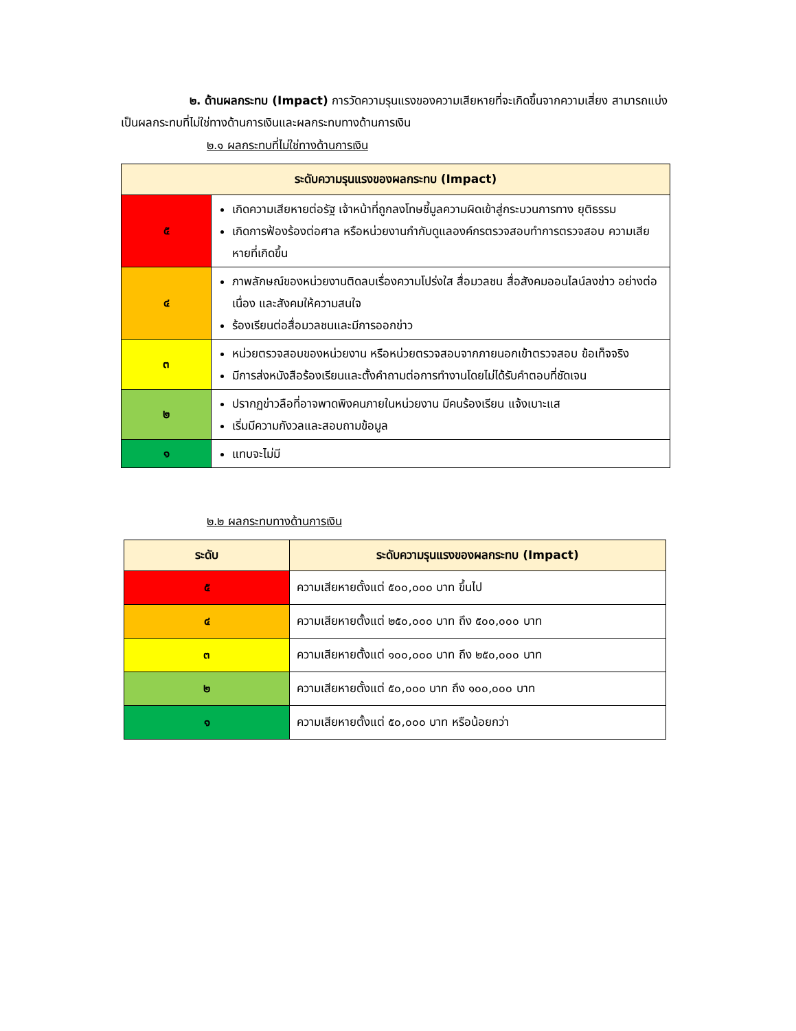๒. ด้านผลกระทบ (Impact) การวัดความรุนแรงของความเสียหายที่จะเกิดขึ้นจากความเสี่ยง สามารถแบ่งเป็นผลกระทบที่ไม่ใช่ทางด้านการเงินและผลกระทบทางด้านการเงิน
๒.๑ ผลกระทบที่ไม่ใช่ทางด้านการเงิน
| ระดับความรุนแรงของผลกระทบ (Impact) | |
| --- | --- |
| ๕ | เกิดความเสียหายต่อรัฐ เจ้าหน้าที่ถูกลงโทษชี้มูลความผิดเข้าสู่กระบวนการทาง ยุติธรรม เกิดการฟ้องร้องต่อศาล หรือหน่วยงานกำกับดูแลองค์กรตรวจสอบทำการตรวจสอบ ความเสียหายที่เกิดขึ้น |
| ๔ | ภาพลักษณ์ของหน่วยงานติดลบเรื่องความโปร่งใส สื่อมวลชน สื่อสังคมออนไลน์ลงข่าว อย่างต่อเนื่อง และสังคมให้ความสนใจ ร้องเรียนต่อสื่อมวลชนและมีการออกข่าว |
| ๓ | หน่วยตรวจสอบของหน่วยงาน หรือหน่วยตรวจสอบจากภายนอกเข้าตรวจสอบ ข้อเท็จจริง มีการส่งหนังสือร้องเรียนและตั้งคำถามต่อการทำงานโดยไม่ได้รับคำตอบที่ชัดเจน |
| ๒ | ปรากฏข่าวลือที่อาจพาดพิงคนภายในหน่วยงาน มีคนร้องเรียน แจ้งเบาะแส เริ่มมีความกังวลและสอบถามข้อมูล |
| ๑ | แทบจะไม่มี |
๒.๒ ผลกระทบทางด้านการเงิน
| ระดับ | ระดับความรุนแรงของผลกระทบ (Impact) |
| --- | --- |
| ๕ | ความเสียหายตั้งแต่ ๕๐๐,๐๐๐ บาท ขึ้นไป |
| ๔ | ความเสียหายตั้งแต่ ๒๕๐,๐๐๐ บาท ถึง ๕๐๐,๐๐๐ บาท |
| ๓ | ความเสียหายตั้งแต่ ๑๐๐,๐๐๐ บาท ถึง ๒๕๐,๐๐๐ บาท |
| ๒ | ความเสียหายตั้งแต่ ๕๐,๐๐๐ บาท ถึง ๑๐๐,๐๐๐ บาท |
| ๑ | ความเสียหายตั้งแต่ ๕๐,๐๐๐ บาท หรือน้อยกว่า |